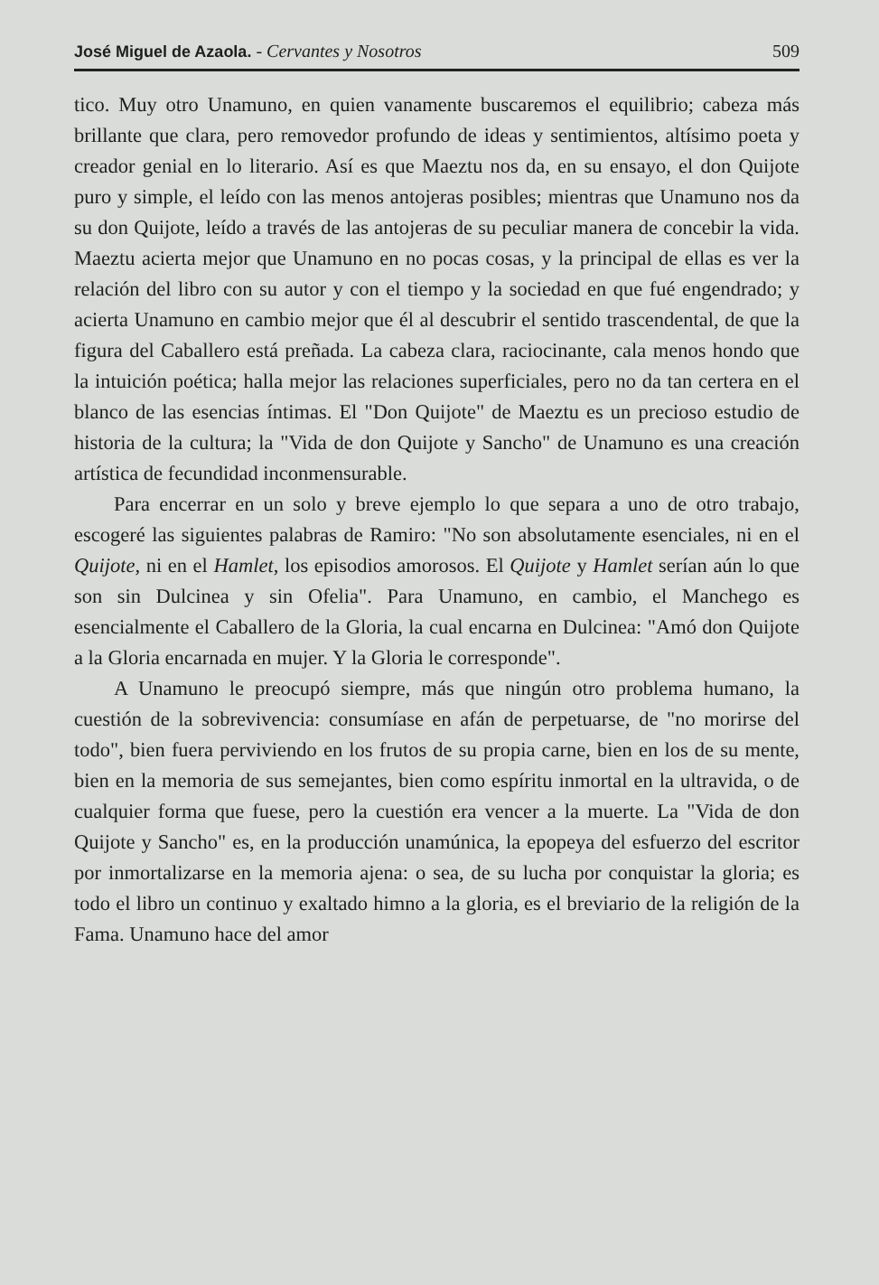José Miguel de Azaola. - Cervantes y Nosotros 509
tico. Muy otro Unamuno, en quien vanamente buscaremos el equilibrio; cabeza más brillante que clara, pero removedor profundo de ideas y sentimientos, altísimo poeta y creador genial en lo literario. Así es que Maeztu nos da, en su ensayo, el don Quijote puro y simple, el leído con las menos antojeras posibles; mientras que Unamuno nos da su don Quijote, leído a través de las antojeras de su peculiar manera de concebir la vida. Maeztu acierta mejor que Unamuno en no pocas cosas, y la principal de ellas es ver la relación del libro con su autor y con el tiempo y la sociedad en que fué engendrado; y acierta Unamuno en cambio mejor que él al descubrir el sentido trascendental, de que la figura del Caballero está preñada. La cabeza clara, raciocinante, cala menos hondo que la intuición poética; halla mejor las relaciones superficiales, pero no da tan certera en el blanco de las esencias íntimas. El "Don Quijote" de Maeztu es un precioso estudio de historia de la cultura; la "Vida de don Quijote y Sancho" de Unamuno es una creación artística de fecundidad inconmensurable.
Para encerrar en un solo y breve ejemplo lo que separa a uno de otro trabajo, escogeré las siguientes palabras de Ramiro: "No son absolutamente esenciales, ni en el Quijote, ni en el Hamlet, los episodios amorosos. El Quijote y Hamlet serían aún lo que son sin Dulcinea y sin Ofelia". Para Unamuno, en cambio, el Manchego es esencialmente el Caballero de la Gloria, la cual encarna en Dulcinea: "Amó don Quijote a la Gloria encarnada en mujer. Y la Gloria le corresponde".
A Unamuno le preocupó siempre, más que ningún otro problema humano, la cuestión de la sobrevivencia: consumíase en afán de perpetuarse, de "no morirse del todo", bien fuera perviviendo en los frutos de su propia carne, bien en los de su mente, bien en la memoria de sus semejantes, bien como espíritu inmortal en la ultravida, o de cualquier forma que fuese, pero la cuestión era vencer a la muerte. La "Vida de don Quijote y Sancho" es, en la producción unamúnica, la epopeya del esfuerzo del escritor por inmortalizarse en la memoria ajena: o sea, de su lucha por conquistar la gloria; es todo el libro un continuo y exaltado himno a la gloria, es el breviario de la religión de la Fama. Unamuno hace del amor